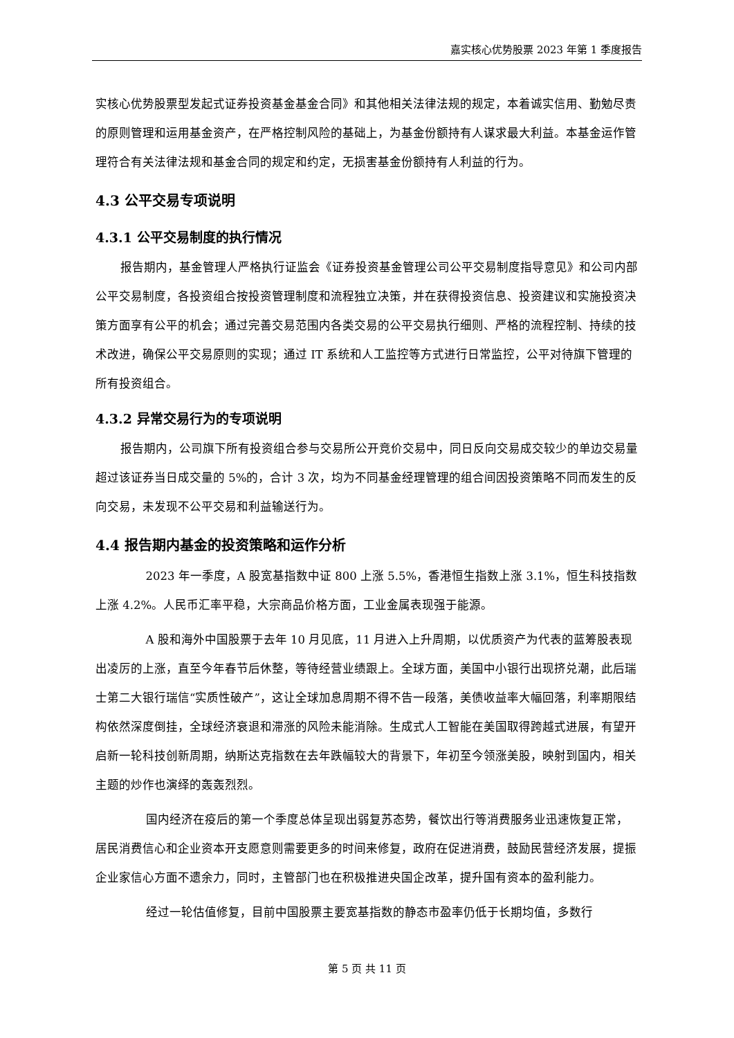嘉实核心优势股票 2023 年第 1 季度报告
实核心优势股票型发起式证券投资基金基金合同》和其他相关法律法规的规定，本着诚实信用、勤勉尽责的原则管理和运用基金资产，在严格控制风险的基础上，为基金份额持有人谋求最大利益。本基金运作管理符合有关法律法规和基金合同的规定和约定，无损害基金份额持有人利益的行为。
4.3 公平交易专项说明
4.3.1 公平交易制度的执行情况
报告期内，基金管理人严格执行证监会《证券投资基金管理公司公平交易制度指导意见》和公司内部公平交易制度，各投资组合按投资管理制度和流程独立决策，并在获得投资信息、投资建议和实施投资决策方面享有公平的机会；通过完善交易范围内各类交易的公平交易执行细则、严格的流程控制、持续的技术改进，确保公平交易原则的实现；通过 IT 系统和人工监控等方式进行日常监控，公平对待旗下管理的所有投资组合。
4.3.2 异常交易行为的专项说明
报告期内，公司旗下所有投资组合参与交易所公开竞价交易中，同日反向交易成交较少的单边交易量超过该证券当日成交量的 5%的，合计 3 次，均为不同基金经理管理的组合间因投资策略不同而发生的反向交易，未发现不公平交易和利益输送行为。
4.4 报告期内基金的投资策略和运作分析
2023 年一季度，A 股宽基指数中证 800 上涨 5.5%，香港恒生指数上涨 3.1%，恒生科技指数上涨 4.2%。人民币汇率平稳，大宗商品价格方面，工业金属表现强于能源。
A 股和海外中国股票于去年 10 月见底，11 月进入上升周期，以优质资产为代表的蓝筹股表现出凌厉的上涨，直至今年春节后休整，等待经营业绩跟上。全球方面，美国中小银行出现挤兑潮，此后瑞士第二大银行瑞信“实质性破产”，这让全球加息周期不得不告一段落，美债收益率大幅回落，利率期限结构依然深度倒挂，全球经济衰退和滞涨的风险未能消除。生成式人工智能在美国取得跨越式进展，有望开启新一轮科技创新周期，纳斯达克指数在去年跌幅较大的背景下，年初至今领涨美股，映射到国内，相关主题的炒作也演绎的轰轰烈烈。
国内经济在疫后的第一个季度总体呈现出弱复苏态势，餐饮出行等消费服务业迅速恢复正常，居民消费信心和企业资本开支愿意则需要更多的时间来修复，政府在促进消费，鼓励民营经济发展，提振企业家信心方面不遗余力，同时，主管部门也在积极推进央国企改革，提升国有资本的盈利能力。
经过一轮估值修复，目前中国股票主要宽基指数的静态市盈率仍低于长期均值，多数行
第 5 页 共 11 页